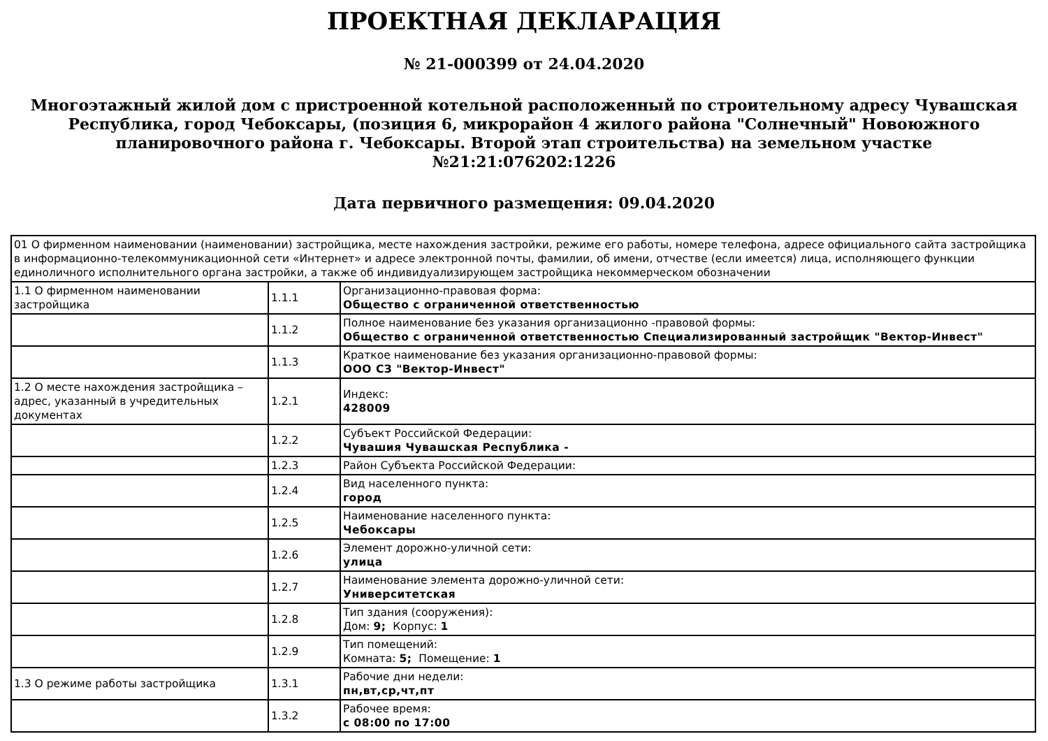ПРОЕКТНАЯ ДЕКЛАРАЦИЯ
№ 21-000399 от 24.04.2020
Многоэтажный жилой дом с пристроенной котельной расположенный по строительному адресу Чувашская Республика, город Чебоксары, (позиция 6, микрорайон 4 жилого района "Солнечный" Новоюжного планировочного района г. Чебоксары. Второй этап строительства) на земельном участке №21:21:076202:1226
Дата первичного размещения: 09.04.2020
| 01 О фирменном наименовании (наименовании) застройщика, месте нахождения застройки, режиме его работы, номере телефона, адресе официального сайта застройщика в информационно-телекоммуникационной сети «Интернет» и адресе электронной почты, фамилии, об имени, отчестве (если имеется) лица, исполняющего функции единоличного исполнительного органа застройки, а также об индивидуализирующем застройщика некоммерческом обозначении | | |
| 1.1 О фирменном наименовании застройщика | 1.1.1 | Организационно-правовая форма: Общество с ограниченной ответственностью |
| | 1.1.2 | Полное наименование без указания организационно -правовой формы: Общество с ограниченной ответственностью Специализированный застройщик "Вектор-Инвест" |
| | 1.1.3 | Краткое наименование без указания организационно-правовой формы: ООО СЗ "Вектор-Инвест" |
| 1.2 О месте нахождения застройщика – адрес, указанный в учредительных документах | 1.2.1 | Индекс: 428009 |
| | 1.2.2 | Субъект Российской Федерации: Чувашия Чувашская Республика - |
| | 1.2.3 | Район Субъекта Российской Федерации: |
| | 1.2.4 | Вид населенного пункта: город |
| | 1.2.5 | Наименование населенного пункта: Чебоксары |
| | 1.2.6 | Элемент дорожно-уличной сети: улица |
| | 1.2.7 | Наименование элемента дорожно-уличной сети: Университетская |
| | 1.2.8 | Тип здания (сооружения): Дом: 9; Корпус: 1 |
| | 1.2.9 | Тип помещений: Комната: 5; Помещение: 1 |
| 1.3 О режиме работы застройщика | 1.3.1 | Рабочие дни недели: пн,вт,ср,чт,пт |
| | 1.3.2 | Рабочее время: с 08:00 по 17:00 |